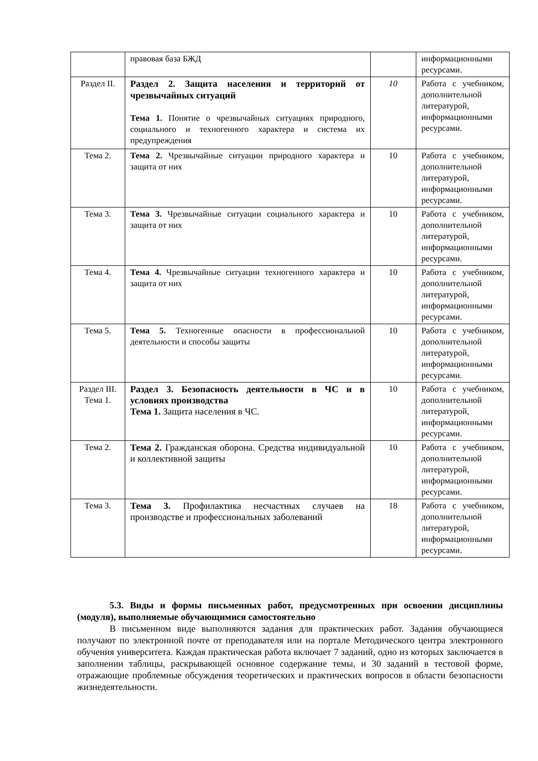| | правовая база БЖД | | информационными ресурсами. |
| Раздел II. | Раздел 2. Защита населения и территорий от чрезвычайных ситуаций Тема 1. Понятие о чрезвычайных ситуациях природного, социального и техногенного характера и система их предупреждения | 10 | Работа с учебником, дополнительной литературой, информационными ресурсами. |
| Тема 2. | Тема 2. Чрезвычайные ситуации природного характера и защита от них | 10 | Работа с учебником, дополнительной литературой, информационными ресурсами. |
| Тема 3. | Тема 3. Чрезвычайные ситуации социального характера и защита от них | 10 | Работа с учебником, дополнительной литературой, информационными ресурсами. |
| Тема 4. | Тема 4. Чрезвычайные ситуации техногенного характера и защита от них | 10 | Работа с учебником, дополнительной литературой, информационными ресурсами. |
| Тема 5. | Тема 5. Техногенные опасности в профессиональной деятельности и способы защиты | 10 | Работа с учебником, дополнительной литературой, информационными ресурсами. |
| Раздел III. Тема 1. | Раздел 3. Безопасность деятельности в ЧС и в условиях производства Тема 1. Защита населения в ЧС. | 10 | Работа с учебником, дополнительной литературой, информационными ресурсами. |
| Тема 2. | Тема 2. Гражданская оборона. Средства индивидуальной и коллективной защиты | 10 | Работа с учебником, дополнительной литературой, информационными ресурсами. |
| Тема 3. | Тема 3. Профилактика несчастных случаев на производстве и профессиональных заболеваний | 18 | Работа с учебником, дополнительной литературой, информационными ресурсами. |
5.3. Виды и формы письменных работ, предусмотренных при освоении дисциплины (модуля), выполняемые обучающимися самостоятельно
В письменном виде выполняются задания для практических работ. Задания обучающиеся получают по электронной почте от преподавателя или на портале Методического центра электронного обучения университета. Каждая практическая работа включает 7 заданий, одно из которых заключается в заполнении таблицы, раскрывающей основное содержание темы, и 30 заданий в тестовой форме, отражающие проблемные обсуждения теоретических и практических вопросов в области безопасности жизнедеятельности.